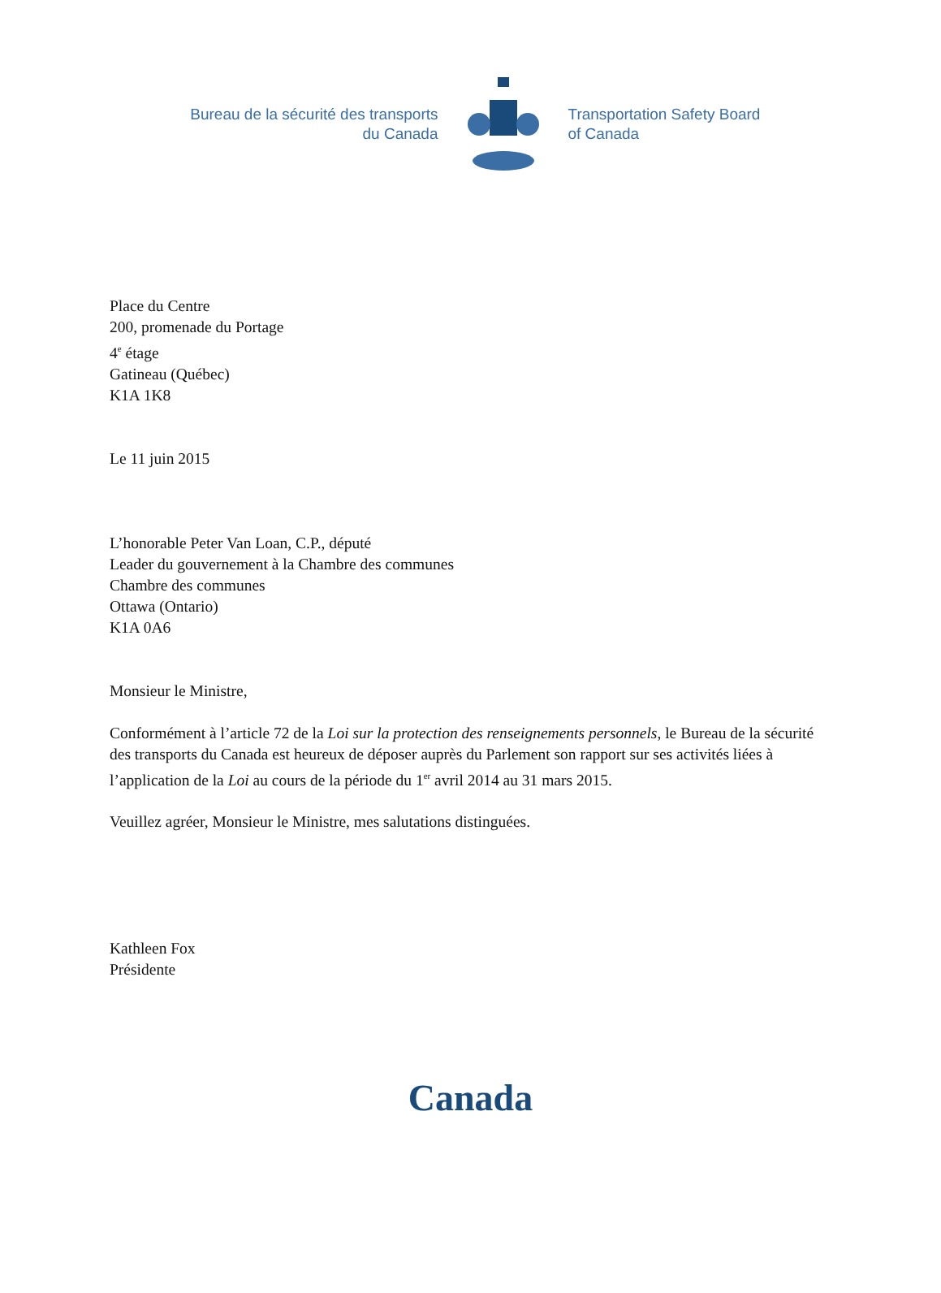Bureau de la sécurité des transports
du Canada
Transportation Safety Board
of Canada
Place du Centre
200, promenade du Portage
4<sup>e</sup> étage
Gatineau (Québec)
K1A 1K8
Le 11 juin 2015
L’honorable Peter Van Loan, C.P., député
Leader du gouvernement à la Chambre des communes
Chambre des communes
Ottawa (Ontario)
K1A 0A6
Monsieur le Ministre,
Conformément à l’article 72 de la Loi sur la protection des renseignements personnels, le Bureau de la sécurité des transports du Canada est heureux de déposer auprès du Parlement son rapport sur ses activités liées à l’application de la Loi au cours de la période du 1<sup>er</sup> avril 2014 au 31 mars 2015.
Veuillez agréer, Monsieur le Ministre, mes salutations distinguées.
Kathleen Fox
Présidente
Canada